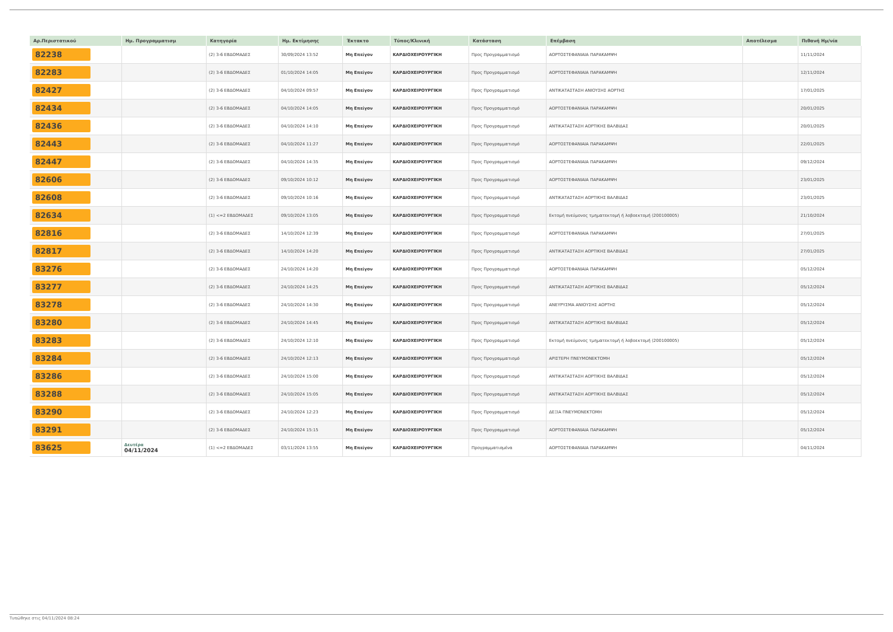| Αρ.Περιστατικού | Ημ. Προγραμματισμ | Κατηγορία | Ημ. Εκτίμησης | Έκτακτο | Τύπος/Κλινική | Κατάσταση | Επέμβαση | Αποτέλεσμα | Πιθανή Ημ/νία |
| --- | --- | --- | --- | --- | --- | --- | --- | --- | --- |
| 82238 | | (2) 3-6 ΕΒΔΟΜΑΔΕΣ | 30/09/2024 13:52 | Μη Επείγον | ΚΑΡΔΙΟΧΕΙΡΟΥΡΓΙΚΗ | Προς Προγραμματισμό | ΑΟΡΤΟΣΤΕΦΑΝΙΑΙΑ ΠΑΡΑΚΑΜΨΗ | | 11/11/2024 |
| 82283 | | (2) 3-6 ΕΒΔΟΜΑΔΕΣ | 01/10/2024 14:05 | Μη Επείγον | ΚΑΡΔΙΟΧΕΙΡΟΥΡΓΙΚΗ | Προς Προγραμματισμό | ΑΟΡΤΟΣΤΕΦΑΝΙΑΙΑ ΠΑΡΑΚΑΜΨΗ | | 12/11/2024 |
| 82427 | | (2) 3-6 ΕΒΔΟΜΑΔΕΣ | 04/10/2024 09:57 | Μη Επείγον | ΚΑΡΔΙΟΧΕΙΡΟΥΡΓΙΚΗ | Προς Προγραμματισμό | ΑΝΤΙΚΑΤΑΣΤΑΣΗ ΑΝΙΟΥΣΗΣ ΑΟΡΤΗΣ | | 17/01/2025 |
| 82434 | | (2) 3-6 ΕΒΔΟΜΑΔΕΣ | 04/10/2024 14:05 | Μη Επείγον | ΚΑΡΔΙΟΧΕΙΡΟΥΡΓΙΚΗ | Προς Προγραμματισμό | ΑΟΡΤΟΣΤΕΦΑΝΙΑΙΑ ΠΑΡΑΚΑΜΨΗ | | 20/01/2025 |
| 82436 | | (2) 3-6 ΕΒΔΟΜΑΔΕΣ | 04/10/2024 14:10 | Μη Επείγον | ΚΑΡΔΙΟΧΕΙΡΟΥΡΓΙΚΗ | Προς Προγραμματισμό | ΑΝΤΙΚΑΤΑΣΤΑΣΗ ΑΟΡΤΙΚΗΣ ΒΑΛΒΙΔΑΣ | | 20/01/2025 |
| 82443 | | (2) 3-6 ΕΒΔΟΜΑΔΕΣ | 04/10/2024 11:27 | Μη Επείγον | ΚΑΡΔΙΟΧΕΙΡΟΥΡΓΙΚΗ | Προς Προγραμματισμό | ΑΟΡΤΟΣΤΕΦΑΝΙΑΙΑ ΠΑΡΑΚΑΜΨΗ | | 22/01/2025 |
| 82447 | | (2) 3-6 ΕΒΔΟΜΑΔΕΣ | 04/10/2024 14:35 | Μη Επείγον | ΚΑΡΔΙΟΧΕΙΡΟΥΡΓΙΚΗ | Προς Προγραμματισμό | ΑΟΡΤΟΣΤΕΦΑΝΙΑΙΑ ΠΑΡΑΚΑΜΨΗ | | 09/12/2024 |
| 82606 | | (2) 3-6 ΕΒΔΟΜΑΔΕΣ | 09/10/2024 10:12 | Μη Επείγον | ΚΑΡΔΙΟΧΕΙΡΟΥΡΓΙΚΗ | Προς Προγραμματισμό | ΑΟΡΤΟΣΤΕΦΑΝΙΑΙΑ ΠΑΡΑΚΑΜΨΗ | | 23/01/2025 |
| 82608 | | (2) 3-6 ΕΒΔΟΜΑΔΕΣ | 09/10/2024 10:16 | Μη Επείγον | ΚΑΡΔΙΟΧΕΙΡΟΥΡΓΙΚΗ | Προς Προγραμματισμό | ΑΝΤΙΚΑΤΑΣΤΑΣΗ ΑΟΡΤΙΚΗΣ ΒΑΛΒΙΔΑΣ | | 23/01/2025 |
| 82634 | | (1) <=2 ΕΒΔΟΜΑΔΕΣ | 09/10/2024 13:05 | Μη Επείγον | ΚΑΡΔΙΟΧΕΙΡΟΥΡΓΙΚΗ | Προς Προγραμματισμό | Εκτομή πνεύμονος τμηματεκτομή ή λοβοεκτομή (200100005) | | 21/10/2024 |
| 82816 | | (2) 3-6 ΕΒΔΟΜΑΔΕΣ | 14/10/2024 12:39 | Μη Επείγον | ΚΑΡΔΙΟΧΕΙΡΟΥΡΓΙΚΗ | Προς Προγραμματισμό | ΑΟΡΤΟΣΤΕΦΑΝΙΑΙΑ ΠΑΡΑΚΑΜΨΗ | | 27/01/2025 |
| 82817 | | (2) 3-6 ΕΒΔΟΜΑΔΕΣ | 14/10/2024 14:20 | Μη Επείγον | ΚΑΡΔΙΟΧΕΙΡΟΥΡΓΙΚΗ | Προς Προγραμματισμό | ΑΝΤΙΚΑΤΑΣΤΑΣΗ ΑΟΡΤΙΚΗΣ ΒΑΛΒΙΔΑΣ | | 27/01/2025 |
| 83276 | | (2) 3-6 ΕΒΔΟΜΑΔΕΣ | 24/10/2024 14:20 | Μη Επείγον | ΚΑΡΔΙΟΧΕΙΡΟΥΡΓΙΚΗ | Προς Προγραμματισμό | ΑΟΡΤΟΣΤΕΦΑΝΙΑΙΑ ΠΑΡΑΚΑΜΨΗ | | 05/12/2024 |
| 83277 | | (2) 3-6 ΕΒΔΟΜΑΔΕΣ | 24/10/2024 14:25 | Μη Επείγον | ΚΑΡΔΙΟΧΕΙΡΟΥΡΓΙΚΗ | Προς Προγραμματισμό | ΑΝΤΙΚΑΤΑΣΤΑΣΗ ΑΟΡΤΙΚΗΣ ΒΑΛΒΙΔΑΣ | | 05/12/2024 |
| 83278 | | (2) 3-6 ΕΒΔΟΜΑΔΕΣ | 24/10/2024 14:30 | Μη Επείγον | ΚΑΡΔΙΟΧΕΙΡΟΥΡΓΙΚΗ | Προς Προγραμματισμό | ΑΝΕΥΡΥΣΜΑ ΑΝΙΟΥΣΗΣ ΑΟΡΤΗΣ | | 05/12/2024 |
| 83280 | | (2) 3-6 ΕΒΔΟΜΑΔΕΣ | 24/10/2024 14:45 | Μη Επείγον | ΚΑΡΔΙΟΧΕΙΡΟΥΡΓΙΚΗ | Προς Προγραμματισμό | ΑΝΤΙΚΑΤΑΣΤΑΣΗ ΑΟΡΤΙΚΗΣ ΒΑΛΒΙΔΑΣ | | 05/12/2024 |
| 83283 | | (2) 3-6 ΕΒΔΟΜΑΔΕΣ | 24/10/2024 12:10 | Μη Επείγον | ΚΑΡΔΙΟΧΕΙΡΟΥΡΓΙΚΗ | Προς Προγραμματισμό | Εκτομή πνεύμονος τμηματεκτομή ή λοβοεκτομή (200100005) | | 05/12/2024 |
| 83284 | | (2) 3-6 ΕΒΔΟΜΑΔΕΣ | 24/10/2024 12:13 | Μη Επείγον | ΚΑΡΔΙΟΧΕΙΡΟΥΡΓΙΚΗ | Προς Προγραμματισμό | ΑΡΙΣΤΕΡΗ ΠΝΕΥΜΟΝΕΚΤΟΜΗ | | 05/12/2024 |
| 83286 | | (2) 3-6 ΕΒΔΟΜΑΔΕΣ | 24/10/2024 15:00 | Μη Επείγον | ΚΑΡΔΙΟΧΕΙΡΟΥΡΓΙΚΗ | Προς Προγραμματισμό | ΑΝΤΙΚΑΤΑΣΤΑΣΗ ΑΟΡΤΙΚΗΣ ΒΑΛΒΙΔΑΣ | | 05/12/2024 |
| 83288 | | (2) 3-6 ΕΒΔΟΜΑΔΕΣ | 24/10/2024 15:05 | Μη Επείγον | ΚΑΡΔΙΟΧΕΙΡΟΥΡΓΙΚΗ | Προς Προγραμματισμό | ΑΝΤΙΚΑΤΑΣΤΑΣΗ ΑΟΡΤΙΚΗΣ ΒΑΛΒΙΔΑΣ | | 05/12/2024 |
| 83290 | | (2) 3-6 ΕΒΔΟΜΑΔΕΣ | 24/10/2024 12:23 | Μη Επείγον | ΚΑΡΔΙΟΧΕΙΡΟΥΡΓΙΚΗ | Προς Προγραμματισμό | ΔΕΞΙΑ ΠΝΕΥΜΟΝΕΚΤΟΜΗ | | 05/12/2024 |
| 83291 | | (2) 3-6 ΕΒΔΟΜΑΔΕΣ | 24/10/2024 15:15 | Μη Επείγον | ΚΑΡΔΙΟΧΕΙΡΟΥΡΓΙΚΗ | Προς Προγραμματισμό | ΑΟΡΤΟΣΤΕΦΑΝΙΑΙΑ ΠΑΡΑΚΑΜΨΗ | | 05/12/2024 |
| 83625 | Δευτέρα 04/11/2024 | (1) <=2 ΕΒΔΟΜΑΔΕΣ | 03/11/2024 13:55 | Μη Επείγον | ΚΑΡΔΙΟΧΕΙΡΟΥΡΓΙΚΗ | Προγραμματισμένα | ΑΟΡΤΟΣΤΕΦΑΝΙΑΙΑ ΠΑΡΑΚΑΜΨΗ | | 04/11/2024 |
Τυπώθηκε στις 04/11/2024 08:24